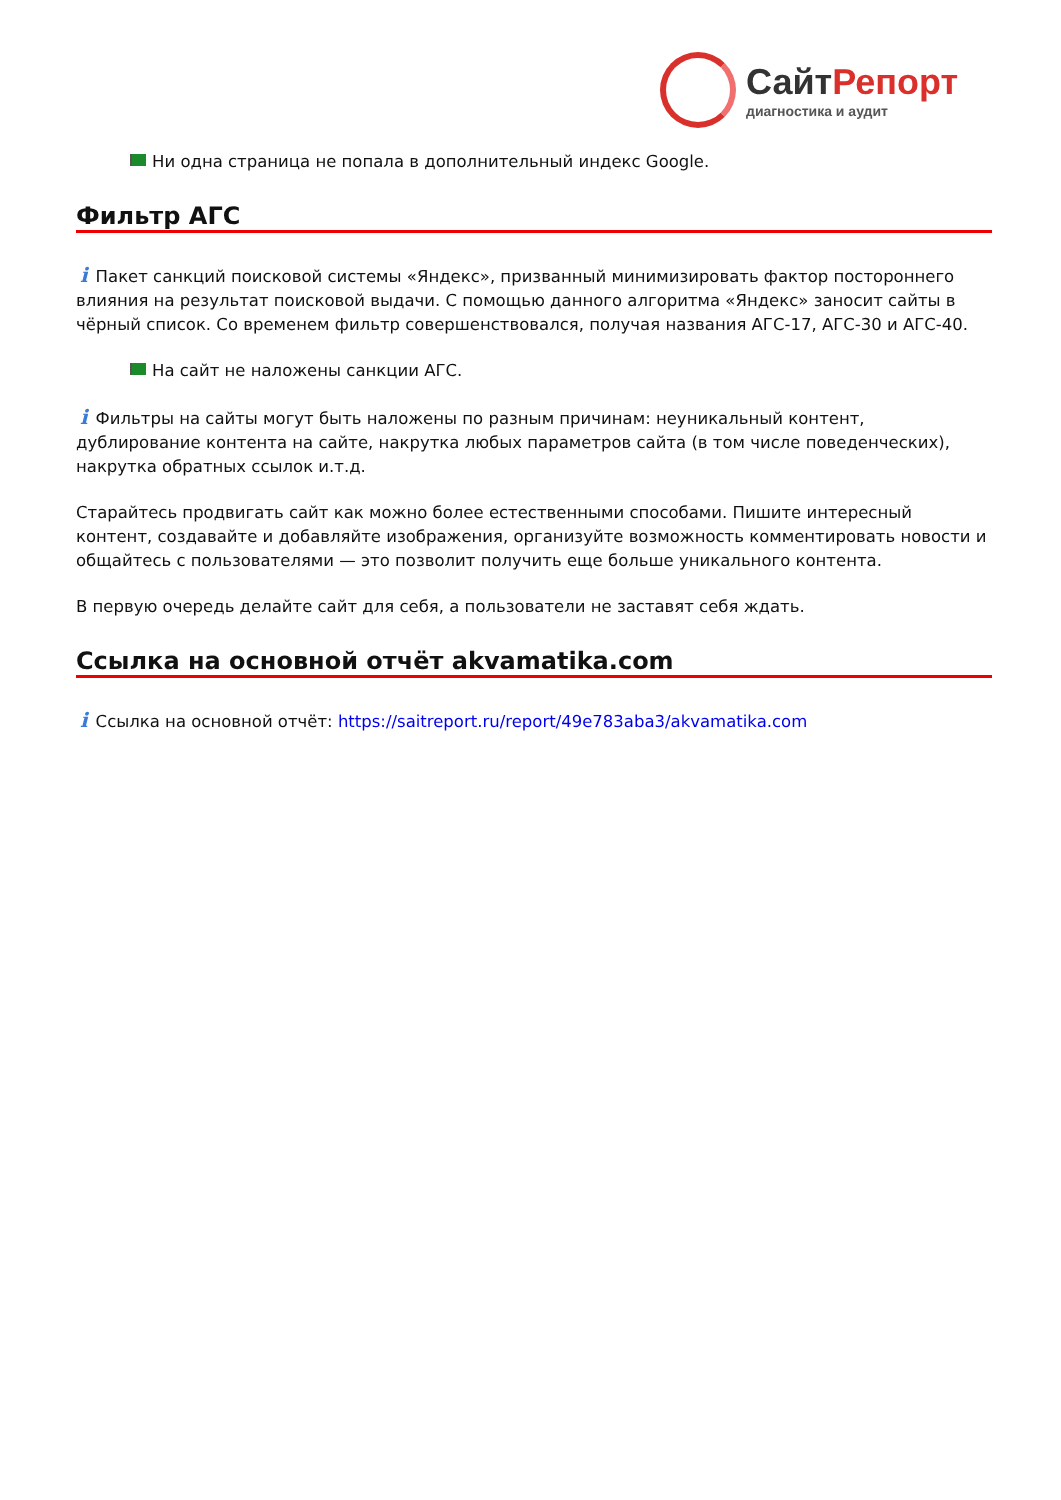СайтРепорт
диагностика и аудит
Ни одна страница не попала в дополнительный индекс Google.
Фильтр АГС
i Пакет санкций поисковой системы «Яндекс», призванный минимизировать фактор постороннего влияния на результат поисковой выдачи. С помощью данного алгоритма «Яндекс» заносит сайты в чёрный список. Со временем фильтр совершенствовался, получая названия АГС-17, АГС-30 и АГС-40.
На сайт не наложены санкции АГС.
i Фильтры на сайты могут быть наложены по разным причинам: неуникальный контент, дублирование контента на сайте, накрутка любых параметров сайта (в том числе поведенческих), накрутка обратных ссылок и.т.д.
Старайтесь продвигать сайт как можно более естественными способами. Пишите интересный контент, создавайте и добавляйте изображения, организуйте возможность комментировать новости и общайтесь с пользователями — это позволит получить еще больше уникального контента.
В первую очередь делайте сайт для себя, а пользователи не заставят себя ждать.
Ссылка на основной отчёт akvamatika.com
i Ссылка на основной отчёт: https://saitreport.ru/report/49e783aba3/akvamatika.com